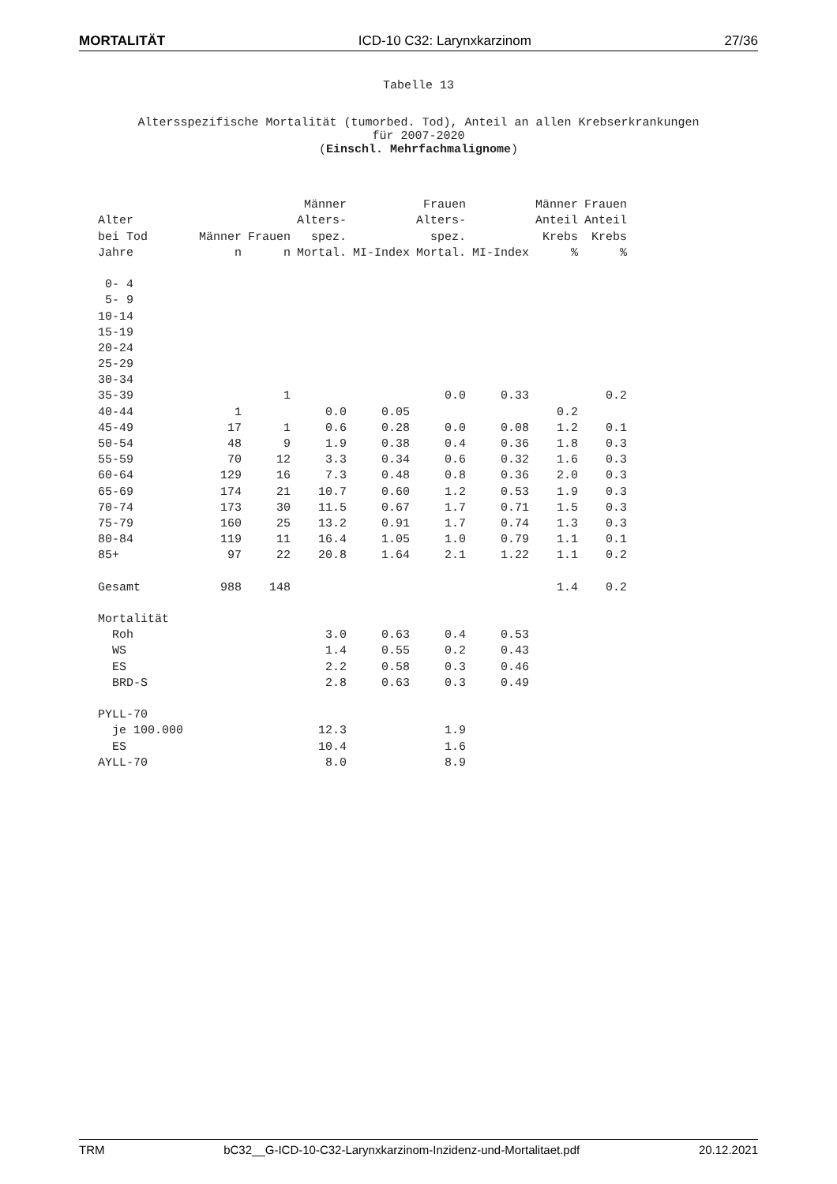MORTALITÄT ICD-10 C32: Larynxkarzinom 27/36
Tabelle 13
Altersspezifische Mortalität (tumorbed. Tod), Anteil an allen Krebserkrankungen
für 2007-2020
(Einschl. Mehrfachmalignome)
| | | | Männer | | Frauen | | Männer | Frauen |
| --- | --- | --- | --- | --- | --- | --- | --- | --- |
| Alter | | | Alters- | | Alters- | | Anteil | Anteil |
| bei Tod | Männer | Frauen | spez. | | spez. | | Krebs | Krebs |
| Jahre | n | n | Mortal. | MI-Index | Mortal. | MI-Index | % | % |
| 0- 4 | | | | | | | | |
| 5- 9 | | | | | | | | |
| 10-14 | | | | | | | | |
| 15-19 | | | | | | | | |
| 20-24 | | | | | | | | |
| 25-29 | | | | | | | | |
| 30-34 | | | | | | | | |
| 35-39 | | 1 | | | 0.0 | 0.33 | | 0.2 |
| 40-44 | 1 | | 0.0 | 0.05 | | | 0.2 | |
| 45-49 | 17 | 1 | 0.6 | 0.28 | 0.0 | 0.08 | 1.2 | 0.1 |
| 50-54 | 48 | 9 | 1.9 | 0.38 | 0.4 | 0.36 | 1.8 | 0.3 |
| 55-59 | 70 | 12 | 3.3 | 0.34 | 0.6 | 0.32 | 1.6 | 0.3 |
| 60-64 | 129 | 16 | 7.3 | 0.48 | 0.8 | 0.36 | 2.0 | 0.3 |
| 65-69 | 174 | 21 | 10.7 | 0.60 | 1.2 | 0.53 | 1.9 | 0.3 |
| 70-74 | 173 | 30 | 11.5 | 0.67 | 1.7 | 0.71 | 1.5 | 0.3 |
| 75-79 | 160 | 25 | 13.2 | 0.91 | 1.7 | 0.74 | 1.3 | 0.3 |
| 80-84 | 119 | 11 | 16.4 | 1.05 | 1.0 | 0.79 | 1.1 | 0.1 |
| 85+ | 97 | 22 | 20.8 | 1.64 | 2.1 | 1.22 | 1.1 | 0.2 |
| Gesamt | 988 | 148 | | | | | 1.4 | 0.2 |
| Mortalität | | | | | | | | |
| Roh | | | 3.0 | 0.63 | 0.4 | 0.53 | | |
| WS | | | 1.4 | 0.55 | 0.2 | 0.43 | | |
| ES | | | 2.2 | 0.58 | 0.3 | 0.46 | | |
| BRD-S | | | 2.8 | 0.63 | 0.3 | 0.49 | | |
| PYLL-70 | | | | | | | | |
| je 100.000 | | | 12.3 | | 1.9 | | | |
| ES | | | 10.4 | | 1.6 | | | |
| AYLL-70 | | | 8.0 | | 8.9 | | | |
TRM bC32__G-ICD-10-C32-Larynxkarzinom-Inzidenz-und-Mortalitaet.pdf 20.12.2021